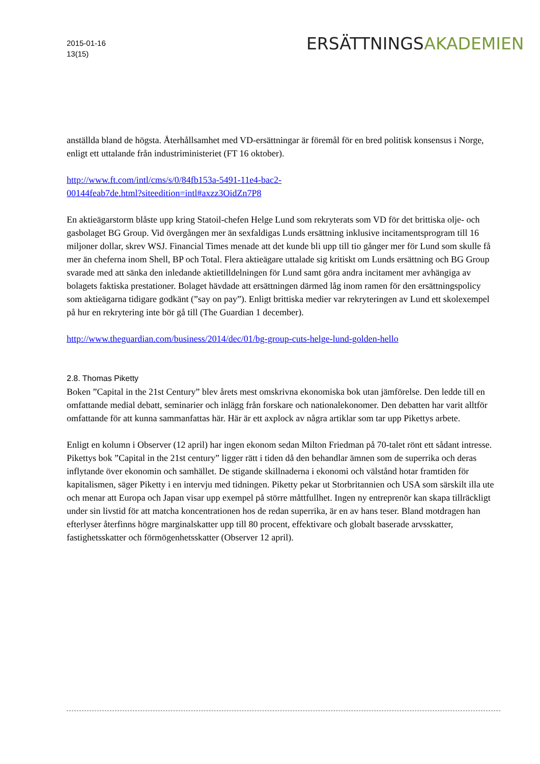2015-01-16
13(15)
ERSÄTTNINGSAKADEMIEN
anställda bland de högsta. Återhållsamhet med VD-ersättningar är föremål för en bred politisk konsensus i Norge, enligt ett uttalande från industriministeriet (FT 16 oktober).
http://www.ft.com/intl/cms/s/0/84fb153a-5491-11e4-bac2-
00144feab7de.html?siteedition=intl#axzz3OidZn7P8
En aktieägarstorm blåste upp kring Statoil-chefen Helge Lund som rekryterats som VD för det brittiska olje- och gasbolaget BG Group. Vid övergången mer än sexfaldigas Lunds ersättning inklusive incitamentsprogram till 16 miljoner dollar, skrev WSJ. Financial Times menade att det kunde bli upp till tio gånger mer för Lund som skulle få mer än cheferna inom Shell, BP och Total. Flera aktieägare uttalade sig kritiskt om Lunds ersättning och BG Group svarade med att sänka den inledande aktietilldelningen för Lund samt göra andra incitament mer avhängiga av bolagets faktiska prestationer. Bolaget hävdade att ersättningen därmed låg inom ramen för den ersättningspolicy som aktieägarna tidigare godkänt (”say on pay”). Enligt brittiska medier var rekryteringen av Lund ett skolexempel på hur en rekrytering inte bör gå till (The Guardian 1 december).
http://www.theguardian.com/business/2014/dec/01/bg-group-cuts-helge-lund-golden-hello
2.8. Thomas Piketty
Boken ”Capital in the 21st Century” blev årets mest omskrivna ekonomiska bok utan jämförelse. Den ledde till en omfattande medial debatt, seminarier och inlägg från forskare och nationalekonomer. Den debatten har varit alltför omfattande för att kunna sammanfattas här. Här är ett axplock av några artiklar som tar upp Pikettys arbete.
Enligt en kolumn i Observer (12 april) har ingen ekonom sedan Milton Friedman på 70-talet rönt ett sådant intresse. Pikettys bok ”Capital in the 21st century” ligger rätt i tiden då den behandlar ämnen som de superrika och deras inflytande över ekonomin och samhället. De stigande skillnaderna i ekonomi och välstånd hotar framtiden för kapitalismen, säger Piketty i en intervju med tidningen. Piketty pekar ut Storbritannien och USA som särskilt illa ute och menar att Europa och Japan visar upp exempel på större måttfullhet. Ingen ny entreprenör kan skapa tillräckligt under sin livstid för att matcha koncentrationen hos de redan superrika, är en av hans teser. Bland motdragen han efterlyser återfinns högre marginalskatter upp till 80 procent, effektivare och globalt baserade arvsskatter, fastighetsskatter och förmögenhetsskatter (Observer 12 april).